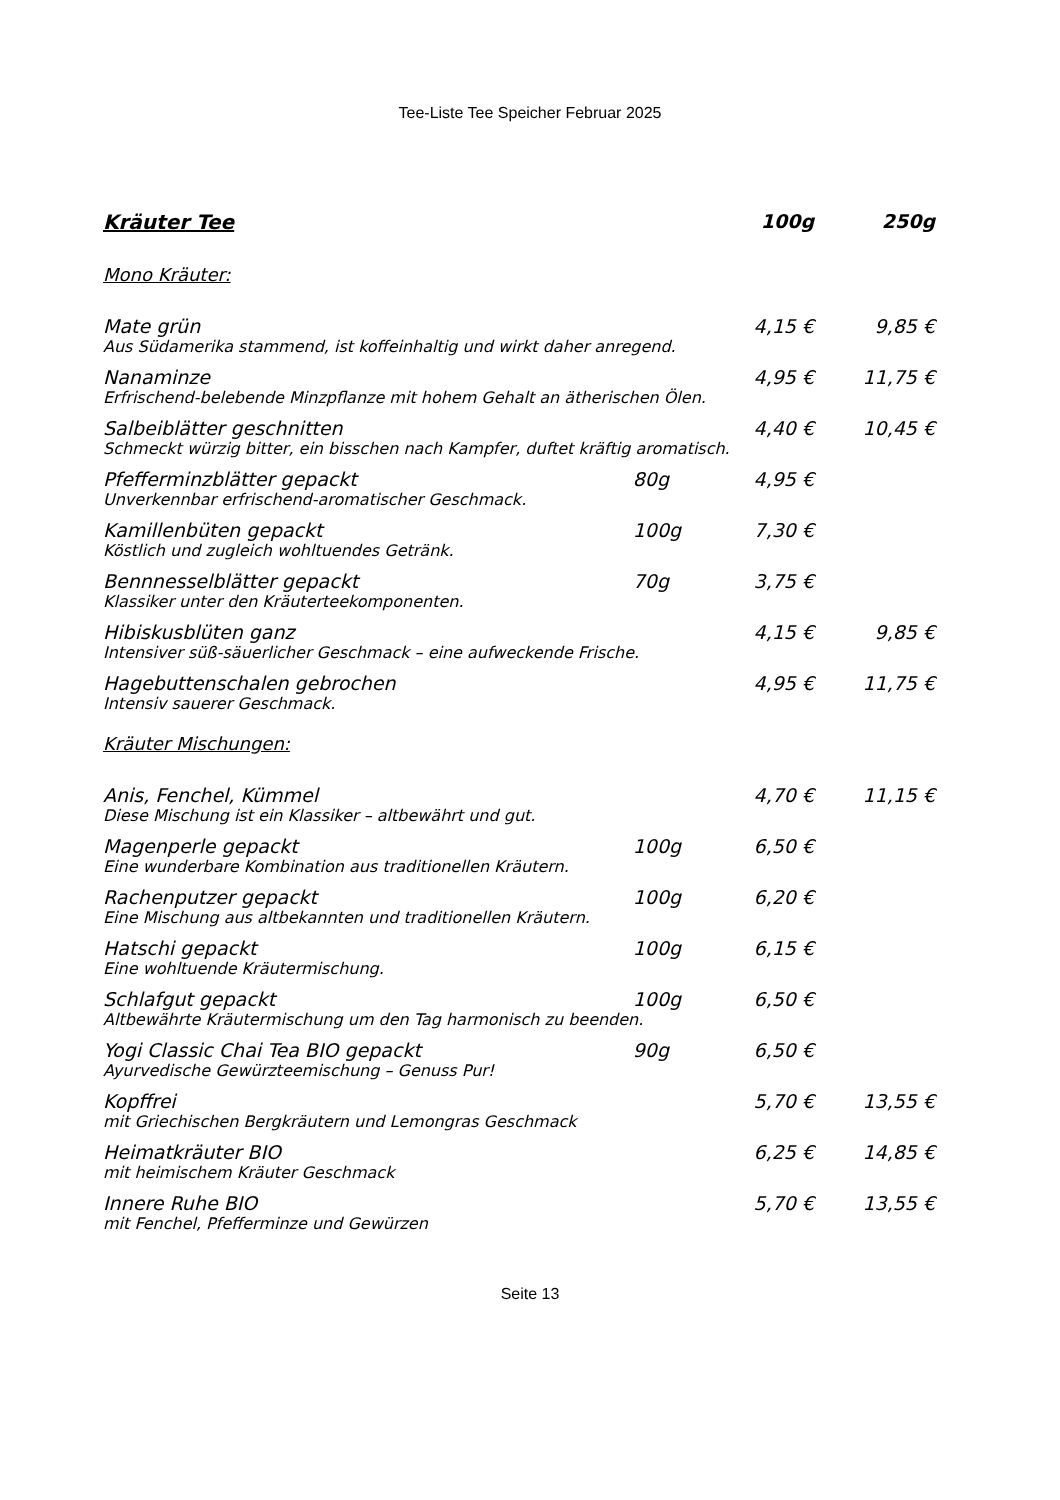Tee-Liste Tee Speicher Februar 2025
| Kräuter Tee | | 100g | 250g |
| --- | --- | --- | --- |
| Mono Kräuter: | | | |
| Mate grün | | 4,15 € | 9,85 € |
| Aus Südamerika stammend, ist koffeinhaltig und wirkt daher anregend. | | | |
| Nanaminze | | 4,95 € | 11,75 € |
| Erfrischend-belebende Minzpflanze mit hohem Gehalt an ätherischen Ölen. | | | |
| Salbeiblätter geschnitten | | 4,40 € | 10,45 € |
| Schmeckt würzig bitter, ein bisschen nach Kampfer, duftet kräftig aromatisch. | | | |
| Pfefferminzblätter gepackt | 80g | 4,95 € | |
| Unverkennbar erfrischend-aromatischer Geschmack. | | | |
| Kamillenbüten gepackt | 100g | 7,30 € | |
| Köstlich und zugleich wohltuendes Getränk. | | | |
| Bennnesselblätter gepackt | 70g | 3,75 € | |
| Klassiker unter den Kräuterteekomponenten. | | | |
| Hibiskusblüten ganz | | 4,15 € | 9,85 € |
| Intensiver süß-säuerlicher Geschmack – eine aufweckende Frische. | | | |
| Hagebuttenschalen gebrochen | | 4,95 € | 11,75 € |
| Intensiv sauerer Geschmack. | | | |
| Kräuter Mischungen: | | | |
| Anis, Fenchel, Kümmel | | 4,70 € | 11,15 € |
| Diese Mischung ist ein Klassiker – altbewährt und gut. | | | |
| Magenperle gepackt | 100g | 6,50 € | |
| Eine wunderbare Kombination aus traditionellen Kräutern. | | | |
| Rachenputzer gepackt | 100g | 6,20 € | |
| Eine Mischung aus altbekannten und traditionellen Kräutern. | | | |
| Hatschi gepackt | 100g | 6,15 € | |
| Eine wohltuende Kräutermischung. | | | |
| Schlafgut gepackt | 100g | 6,50 € | |
| Altbewährte Kräutermischung um den Tag harmonisch zu beenden. | | | |
| Yogi Classic Chai Tea BIO gepackt | 90g | 6,50 € | |
| Ayurvedische Gewürzteemischung – Genuss Pur! | | | |
| Kopffrei | | 5,70 € | 13,55 € |
| mit Griechischen Bergkräutern und Lemongras Geschmack | | | |
| Heimatkräuter BIO | | 6,25 € | 14,85 € |
| mit heimischem Kräuter Geschmack | | | |
| Innere Ruhe BIO | | 5,70 € | 13,55 € |
| mit Fenchel, Pfefferminze und Gewürzen | | | |
Seite 13